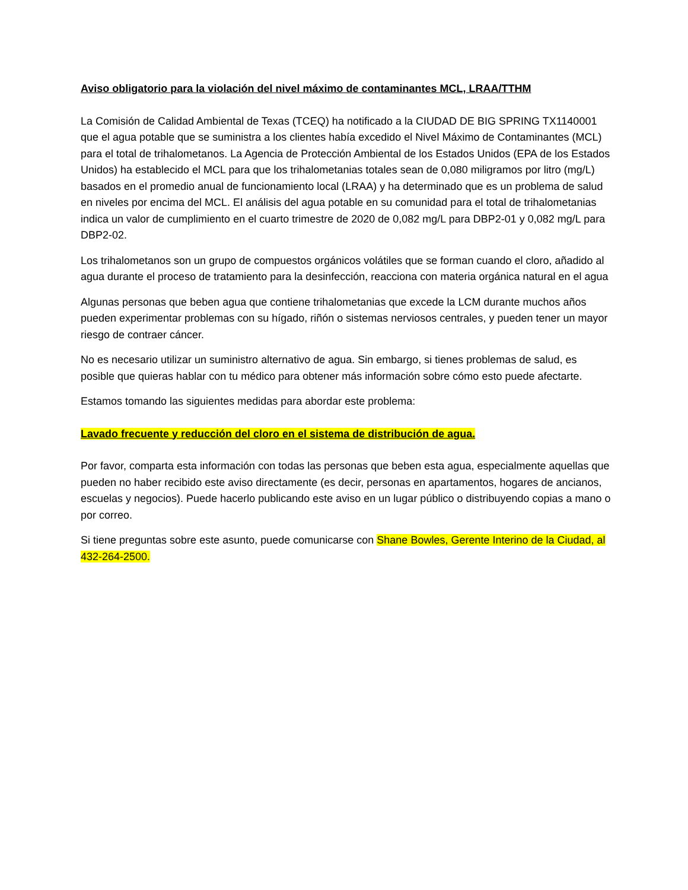Aviso obligatorio para la violación del nivel máximo de contaminantes MCL, LRAA/TTHM
La Comisión de Calidad Ambiental de Texas (TCEQ) ha notificado a la CIUDAD DE BIG SPRING TX1140001 que el agua potable que se suministra a los clientes había excedido el Nivel Máximo de Contaminantes (MCL) para el total de trihalometanos. La Agencia de Protección Ambiental de los Estados Unidos (EPA de los Estados Unidos) ha establecido el MCL para que los trihalometanias totales sean de 0,080 miligramos por litro (mg/L) basados en el promedio anual de funcionamiento local (LRAA) y ha determinado que es un problema de salud en niveles por encima del MCL. El análisis del agua potable en su comunidad para el total de trihalometanias indica un valor de cumplimiento en el cuarto trimestre de 2020 de 0,082 mg/L para DBP2-01 y 0,082 mg/L para DBP2-02.
Los trihalometanos son un grupo de compuestos orgánicos volátiles que se forman cuando el cloro, añadido al agua durante el proceso de tratamiento para la desinfección, reacciona con materia orgánica natural en el agua
Algunas personas que beben agua que contiene trihalometanias que excede la LCM durante muchos años pueden experimentar problemas con su hígado, riñón o sistemas nerviosos centrales, y pueden tener un mayor riesgo de contraer cáncer.
No es necesario utilizar un suministro alternativo de agua. Sin embargo, si tienes problemas de salud, es posible que quieras hablar con tu médico para obtener más información sobre cómo esto puede afectarte.
Estamos tomando las siguientes medidas para abordar este problema:
Lavado frecuente y reducción del cloro en el sistema de distribución de agua.
Por favor, comparta esta información con todas las personas que beben esta agua, especialmente aquellas que pueden no haber recibido este aviso directamente (es decir, personas en apartamentos, hogares de ancianos, escuelas y negocios). Puede hacerlo publicando este aviso en un lugar público o distribuyendo copias a mano o por correo.
Si tiene preguntas sobre este asunto, puede comunicarse con Shane Bowles, Gerente Interino de la Ciudad, al 432-264-2500.